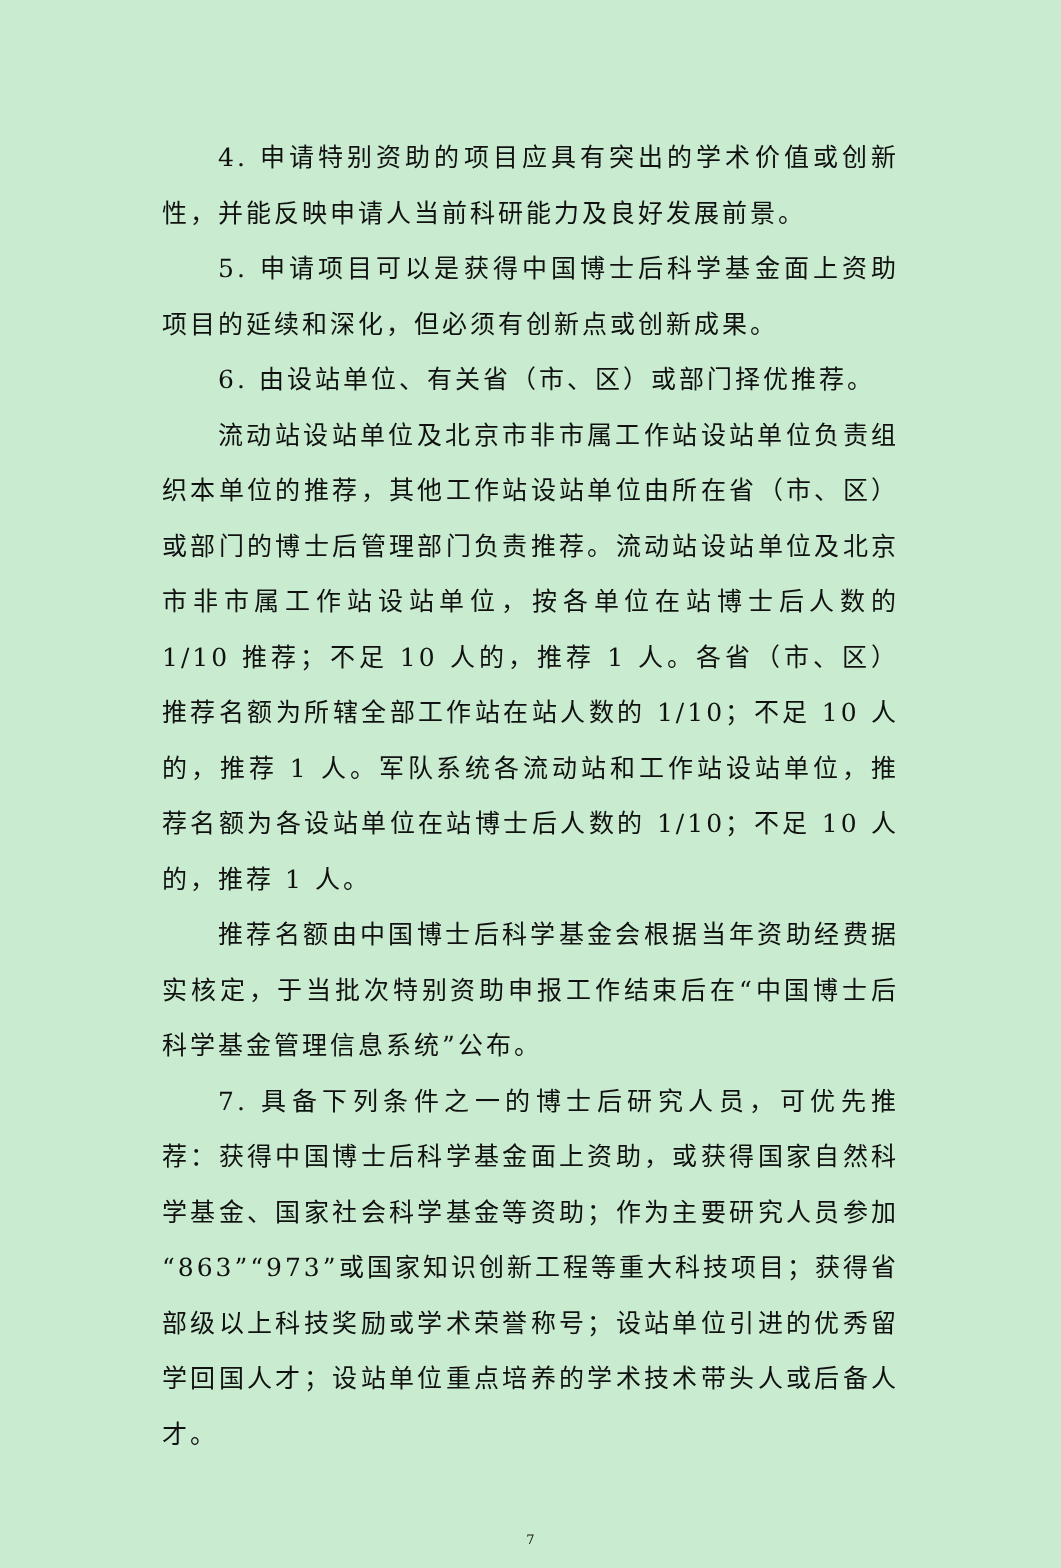4. 申请特别资助的项目应具有突出的学术价值或创新性，并能反映申请人当前科研能力及良好发展前景。
5. 申请项目可以是获得中国博士后科学基金面上资助项目的延续和深化，但必须有创新点或创新成果。
6. 由设站单位、有关省（市、区）或部门择优推荐。
流动站设站单位及北京市非市属工作站设站单位负责组织本单位的推荐，其他工作站设站单位由所在省（市、区）或部门的博士后管理部门负责推荐。流动站设站单位及北京市非市属工作站设站单位，按各单位在站博士后人数的 1/10 推荐；不足 10 人的，推荐 1 人。各省（市、区）推荐名额为所辖全部工作站在站人数的 1/10；不足 10 人的，推荐 1 人。军队系统各流动站和工作站设站单位，推荐名额为各设站单位在站博士后人数的 1/10；不足 10 人的，推荐 1 人。
推荐名额由中国博士后科学基金会根据当年资助经费据实核定，于当批次特别资助申报工作结束后在“中国博士后科学基金管理信息系统”公布。
7. 具备下列条件之一的博士后研究人员，可优先推荐：获得中国博士后科学基金面上资助，或获得国家自然科学基金、国家社会科学基金等资助；作为主要研究人员参加“863”“973”或国家知识创新工程等重大科技项目；获得省部级以上科技奖励或学术荣誉称号；设站单位引进的优秀留学回国人才；设站单位重点培养的学术技术带头人或后备人才。
7